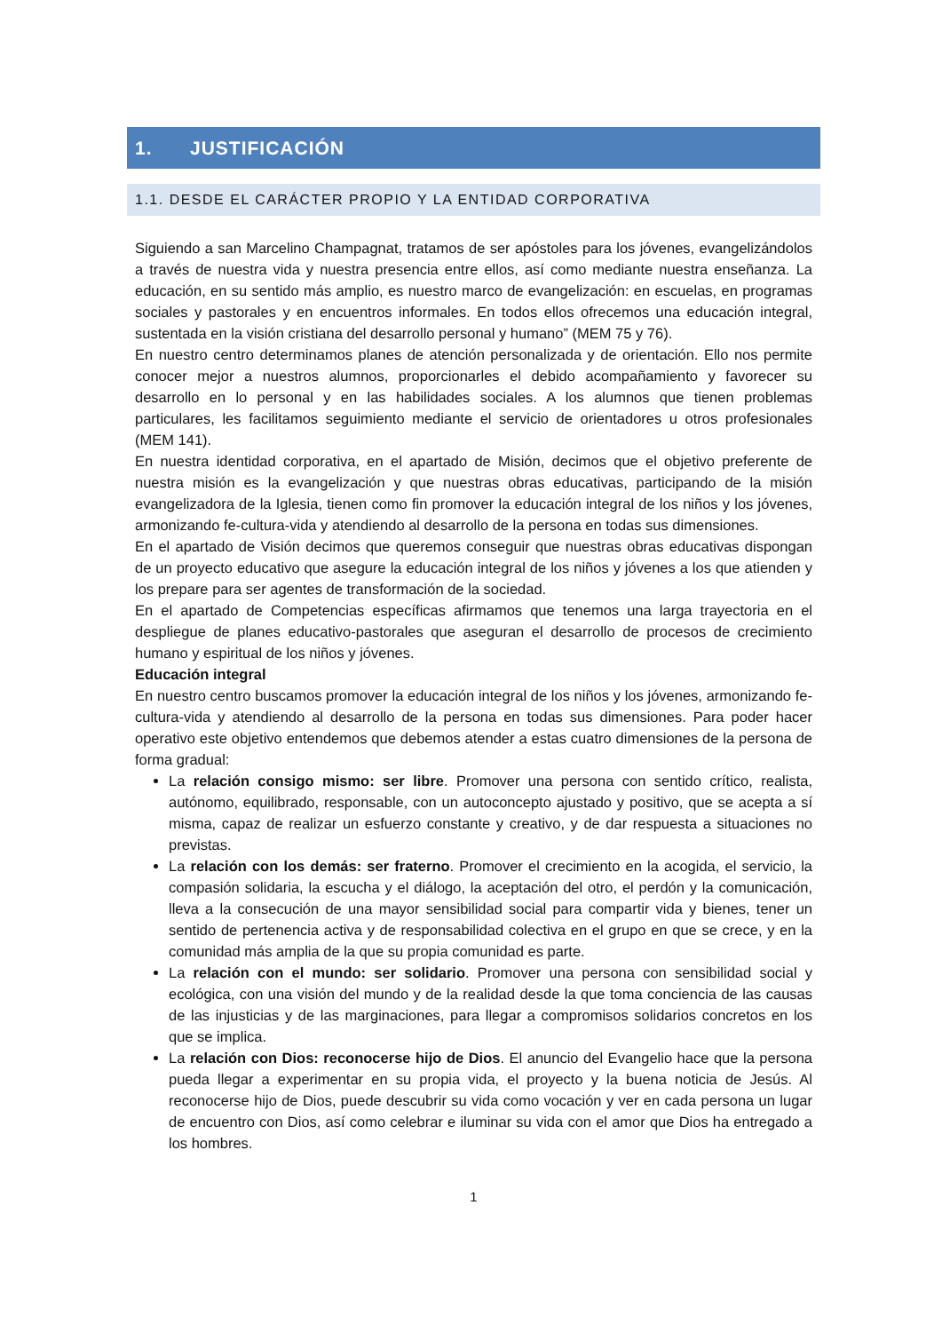1. JUSTIFICACIÓN
1.1. DESDE EL CARÁCTER PROPIO Y LA ENTIDAD CORPORATIVA
Siguiendo a san Marcelino Champagnat, tratamos de ser apóstoles para los jóvenes, evangelizándolos a través de nuestra vida y nuestra presencia entre ellos, así como mediante nuestra enseñanza. La educación, en su sentido más amplio, es nuestro marco de evangelización: en escuelas, en programas sociales y pastorales y en encuentros informales. En todos ellos ofrecemos una educación integral, sustentada en la visión cristiana del desarrollo personal y humano” (MEM 75 y 76).
En nuestro centro determinamos planes de atención personalizada y de orientación. Ello nos permite conocer mejor a nuestros alumnos, proporcionarles el debido acompañamiento y favorecer su desarrollo en lo personal y en las habilidades sociales. A los alumnos que tienen problemas particulares, les facilitamos seguimiento mediante el servicio de orientadores u otros profesionales (MEM 141).
En nuestra identidad corporativa, en el apartado de Misión, decimos que el objetivo preferente de nuestra misión es la evangelización y que nuestras obras educativas, participando de la misión evangelizadora de la Iglesia, tienen como fin promover la educación integral de los niños y los jóvenes, armonizando fe-cultura-vida y atendiendo al desarrollo de la persona en todas sus dimensiones.
En el apartado de Visión decimos que queremos conseguir que nuestras obras educativas dispongan de un proyecto educativo que asegure la educación integral de los niños y jóvenes a los que atienden y los prepare para ser agentes de transformación de la sociedad.
En el apartado de Competencias específicas afirmamos que tenemos una larga trayectoria en el despliegue de planes educativo-pastorales que aseguran el desarrollo de procesos de crecimiento humano y espiritual de los niños y jóvenes.
Educación integral
En nuestro centro buscamos promover la educación integral de los niños y los jóvenes, armonizando fe-cultura-vida y atendiendo al desarrollo de la persona en todas sus dimensiones. Para poder hacer operativo este objetivo entendemos que debemos atender a estas cuatro dimensiones de la persona de forma gradual:
La relación consigo mismo: ser libre. Promover una persona con sentido crítico, realista, autónomo, equilibrado, responsable, con un autoconcepto ajustado y positivo, que se acepta a sí misma, capaz de realizar un esfuerzo constante y creativo, y de dar respuesta a situaciones no previstas.
La relación con los demás: ser fraterno. Promover el crecimiento en la acogida, el servicio, la compasión solidaria, la escucha y el diálogo, la aceptación del otro, el perdón y la comunicación, lleva a la consecución de una mayor sensibilidad social para compartir vida y bienes, tener un sentido de pertenencia activa y de responsabilidad colectiva en el grupo en que se crece, y en la comunidad más amplia de la que su propia comunidad es parte.
La relación con el mundo: ser solidario. Promover una persona con sensibilidad social y ecológica, con una visión del mundo y de la realidad desde la que toma conciencia de las causas de las injusticias y de las marginaciones, para llegar a compromisos solidarios concretos en los que se implica.
La relación con Dios: reconocerse hijo de Dios. El anuncio del Evangelio hace que la persona pueda llegar a experimentar en su propia vida, el proyecto y la buena noticia de Jesús. Al reconocerse hijo de Dios, puede descubrir su vida como vocación y ver en cada persona un lugar de encuentro con Dios, así como celebrar e iluminar su vida con el amor que Dios ha entregado a los hombres.
1